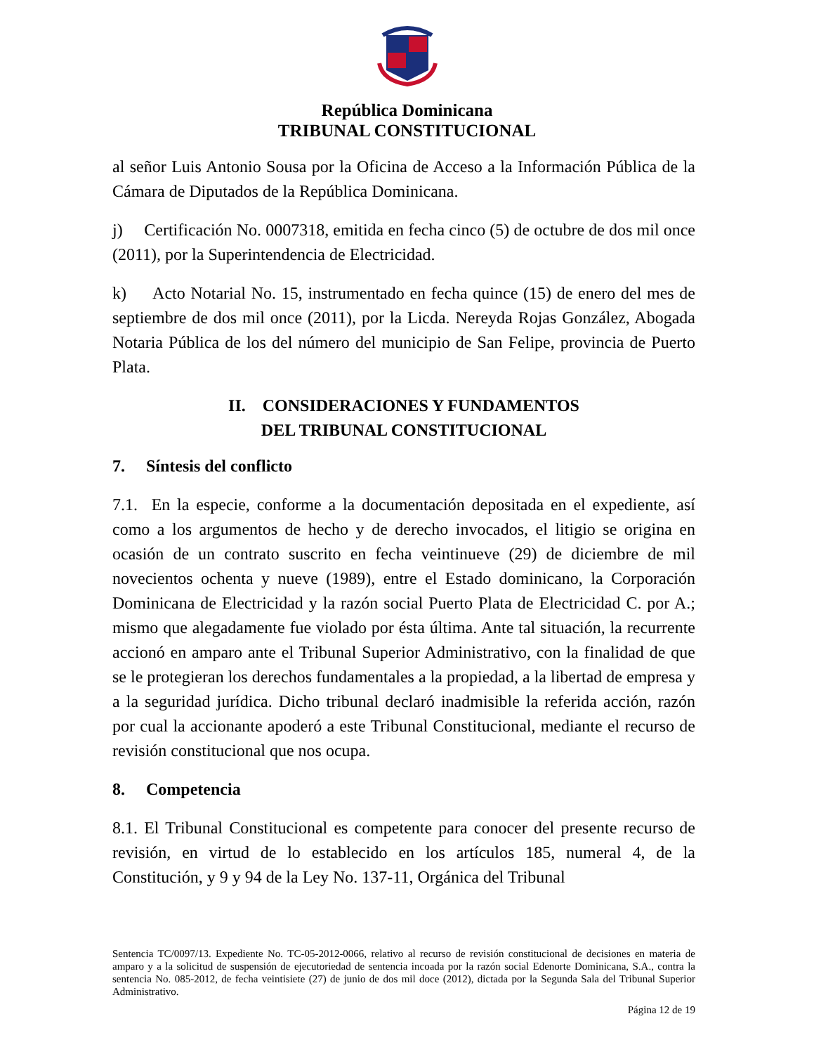República Dominicana
TRIBUNAL CONSTITUCIONAL
al señor Luis Antonio Sousa por la Oficina de Acceso a la Información Pública de la Cámara de Diputados de la República Dominicana.
j) Certificación No. 0007318, emitida en fecha cinco (5) de octubre de dos mil once (2011), por la Superintendencia de Electricidad.
k) Acto Notarial No. 15, instrumentado en fecha quince (15) de enero del mes de septiembre de dos mil once (2011), por la Licda. Nereyda Rojas González, Abogada Notaria Pública de los del número del municipio de San Felipe, provincia de Puerto Plata.
II. CONSIDERACIONES Y FUNDAMENTOS
DEL TRIBUNAL CONSTITUCIONAL
7. Síntesis del conflicto
7.1. En la especie, conforme a la documentación depositada en el expediente, así como a los argumentos de hecho y de derecho invocados, el litigio se origina en ocasión de un contrato suscrito en fecha veintinueve (29) de diciembre de mil novecientos ochenta y nueve (1989), entre el Estado dominicano, la Corporación Dominicana de Electricidad y la razón social Puerto Plata de Electricidad C. por A.; mismo que alegadamente fue violado por ésta última. Ante tal situación, la recurrente accionó en amparo ante el Tribunal Superior Administrativo, con la finalidad de que se le protegieran los derechos fundamentales a la propiedad, a la libertad de empresa y a la seguridad jurídica. Dicho tribunal declaró inadmisible la referida acción, razón por cual la accionante apoderó a este Tribunal Constitucional, mediante el recurso de revisión constitucional que nos ocupa.
8. Competencia
8.1. El Tribunal Constitucional es competente para conocer del presente recurso de revisión, en virtud de lo establecido en los artículos 185, numeral 4, de la Constitución, y 9 y 94 de la Ley No. 137-11, Orgánica del Tribunal
Sentencia TC/0097/13. Expediente No. TC-05-2012-0066, relativo al recurso de revisión constitucional de decisiones en materia de amparo y a la solicitud de suspensión de ejecutoriedad de sentencia incoada por la razón social Edenorte Dominicana, S.A., contra la sentencia No. 085-2012, de fecha veintisiete (27) de junio de dos mil doce (2012), dictada por la Segunda Sala del Tribunal Superior Administrativo.
Página 12 de 19